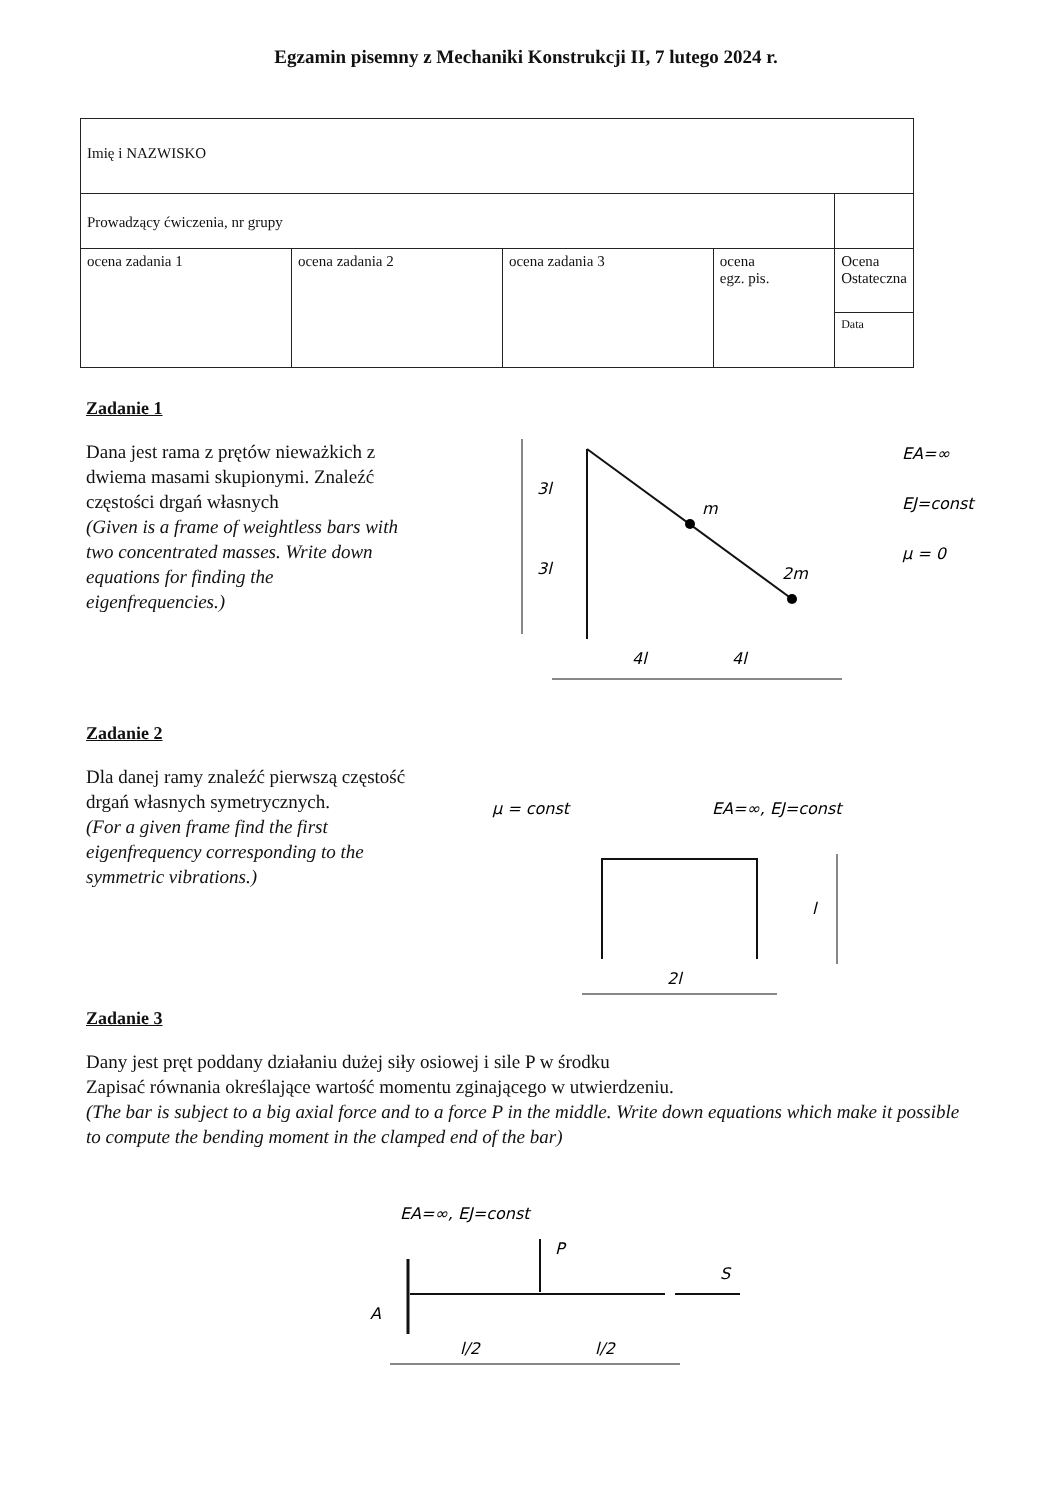Egzamin pisemny z Mechaniki Konstrukcji II, 7 lutego 2024 r.
| Imię i NAZWISKO | | | | |
| Prowadzący ćwiczenia, nr grupy | | | | |
| ocena zadania 1 | ocena zadania 2 | ocena zadania 3 | ocena egz. pis. | Ocena Ostateczna |
| | | | | Data |
Zadanie 1
Dana jest rama z prętów nieważkich z dwiema masami skupionymi. Znaleźć częstości drgań własnych
(Given is a frame of weightless bars with two concentrated masses. Write down equations for finding the eigenfrequencies.)
3l
3l
m
2m
4l
4l
EA=∞
EJ=const
μ = 0
Zadanie 2
Dla danej ramy znaleźć pierwszą częstość drgań własnych symetrycznych.
(For a given frame find the first eigenfrequency corresponding to the symmetric vibrations.)
μ = const
EA=∞, EJ=const
l
2l
Zadanie 3
Dany jest pręt poddany działaniu dużej siły osiowej i sile P w środku
Zapisać równania określające wartość momentu zginającego w utwierdzeniu.
(The bar is subject to a big axial force and to a force P in the middle. Write down equations which make it possible to compute the bending moment in the clamped end of the bar)
EA=∞, EJ=const
P
S
A
l/2
l/2